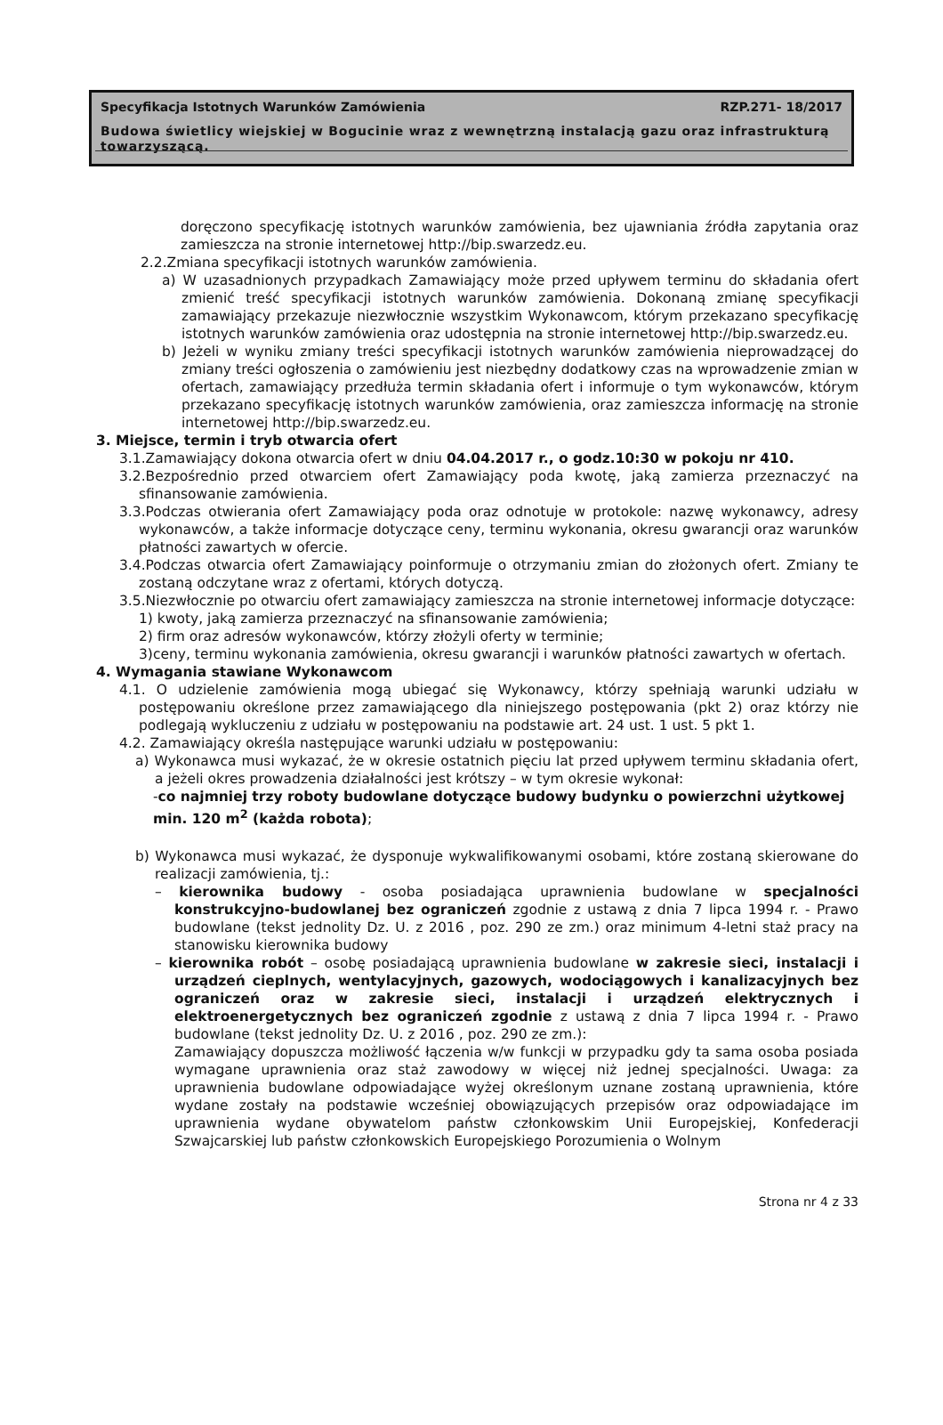Specyfikacja Istotnych Warunków Zamówienia RZP.271- 18/2017
Budowa świetlicy wiejskiej w Bogucinie wraz z wewnętrzną instalacją gazu oraz infrastrukturą towarzyszącą.
doręczono specyfikację istotnych warunków zamówienia, bez ujawniania źródła zapytania oraz zamieszcza na stronie internetowej http://bip.swarzedz.eu.
2.2.Zmiana specyfikacji istotnych warunków zamówienia.
a) W uzasadnionych przypadkach Zamawiający może przed upływem terminu do składania ofert zmienić treść specyfikacji istotnych warunków zamówienia. Dokonaną zmianę specyfikacji zamawiający przekazuje niezwłocznie wszystkim Wykonawcom, którym przekazano specyfikację istotnych warunków zamówienia oraz udostępnia na stronie internetowej http://bip.swarzedz.eu.
b) Jeżeli w wyniku zmiany treści specyfikacji istotnych warunków zamówienia nieprowadzącej do zmiany treści ogłoszenia o zamówieniu jest niezbędny dodatkowy czas na wprowadzenie zmian w ofertach, zamawiający przedłuża termin składania ofert i informuje o tym wykonawców, którym przekazano specyfikację istotnych warunków zamówienia, oraz zamieszcza informację na stronie internetowej http://bip.swarzedz.eu.
3. Miejsce, termin i tryb otwarcia ofert
3.1.Zamawiający dokona otwarcia ofert w dniu 04.04.2017 r., o godz.10:30 w pokoju nr 410.
3.2.Bezpośrednio przed otwarciem ofert Zamawiający poda kwotę, jaką zamierza przeznaczyć na sfinansowanie zamówienia.
3.3.Podczas otwierania ofert Zamawiający poda oraz odnotuje w protokole: nazwę wykonawcy, adresy wykonawców, a także informacje dotyczące ceny, terminu wykonania, okresu gwarancji oraz warunków płatności zawartych w ofercie.
3.4.Podczas otwarcia ofert Zamawiający poinformuje o otrzymaniu zmian do złożonych ofert. Zmiany te zostaną odczytane wraz z ofertami, których dotyczą.
3.5.Niezwłocznie po otwarciu ofert zamawiający zamieszcza na stronie internetowej informacje dotyczące:
1) kwoty, jaką zamierza przeznaczyć na sfinansowanie zamówienia;
2) firm oraz adresów wykonawców, którzy złożyli oferty w terminie;
3)ceny, terminu wykonania zamówienia, okresu gwarancji i warunków płatności zawartych w ofertach.
4. Wymagania stawiane Wykonawcom
4.1. O udzielenie zamówienia mogą ubiegać się Wykonawcy, którzy spełniają warunki udziału w postępowaniu określone przez zamawiającego dla niniejszego postępowania (pkt 2) oraz którzy nie podlegają wykluczeniu z udziału w postępowaniu na podstawie art. 24 ust. 1 ust. 5 pkt 1.
4.2. Zamawiający określa następujące warunki udziału w postępowaniu:
a) Wykonawca musi wykazać, że w okresie ostatnich pięciu lat przed upływem terminu składania ofert, a jeżeli okres prowadzenia działalności jest krótszy – w tym okresie wykonał:
-co najmniej trzy roboty budowlane dotyczące budowy budynku o powierzchni użytkowej min. 120 m<sup>2</sup> (każda robota);
b) Wykonawca musi wykazać, że dysponuje wykwalifikowanymi osobami, które zostaną skierowane do realizacji zamówienia, tj.:
– kierownika budowy - osoba posiadająca uprawnienia budowlane w specjalności konstrukcyjno-budowlanej bez ograniczeń zgodnie z ustawą z dnia 7 lipca 1994 r. - Prawo budowlane (tekst jednolity Dz. U. z 2016 , poz. 290 ze zm.) oraz minimum 4-letni staż pracy na stanowisku kierownika budowy
– kierownika robót – osobę posiadającą uprawnienia budowlane w zakresie sieci, instalacji i urządzeń cieplnych, wentylacyjnych, gazowych, wodociągowych i kanalizacyjnych bez ograniczeń oraz w zakresie sieci, instalacji i urządzeń elektrycznych i elektroenergetycznych bez ograniczeń zgodnie z ustawą z dnia 7 lipca 1994 r. - Prawo budowlane (tekst jednolity Dz. U. z 2016 , poz. 290 ze zm.):
Zamawiający dopuszcza możliwość łączenia w/w funkcji w przypadku gdy ta sama osoba posiada wymagane uprawnienia oraz staż zawodowy w więcej niż jednej specjalności. Uwaga: za uprawnienia budowlane odpowiadające wyżej określonym uznane zostaną uprawnienia, które wydane zostały na podstawie wcześniej obowiązujących przepisów oraz odpowiadające im uprawnienia wydane obywatelom państw członkowskim Unii Europejskiej, Konfederacji Szwajcarskiej lub państw członkowskich Europejskiego Porozumienia o Wolnym
Strona nr 4 z 33